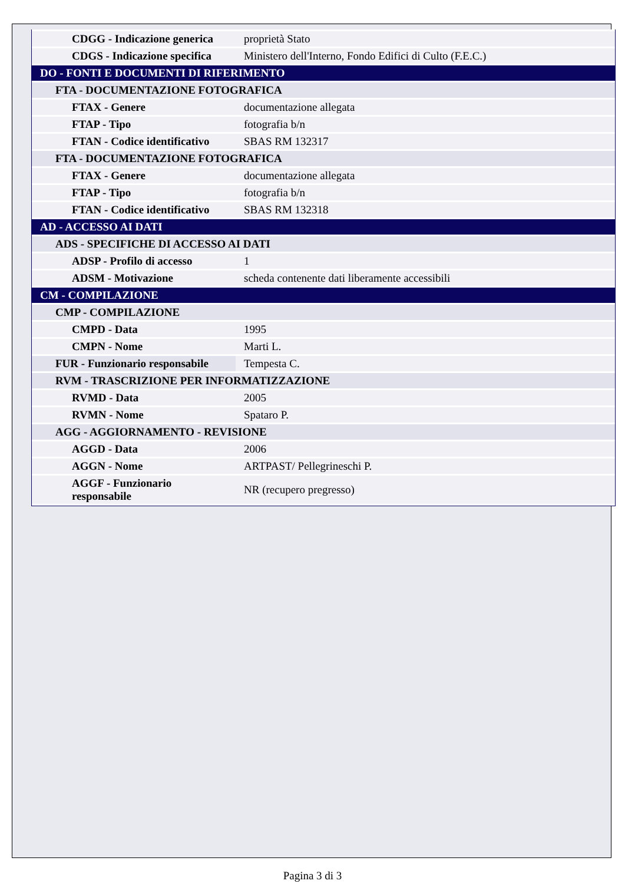| CDGG - Indicazione generica | proprietà Stato |
| CDGS - Indicazione specifica | Ministero dell'Interno, Fondo Edifici di Culto (F.E.C.) |
| DO - FONTI E DOCUMENTI DI RIFERIMENTO | |
| FTA - DOCUMENTAZIONE FOTOGRAFICA | |
| FTAX - Genere | documentazione allegata |
| FTAP - Tipo | fotografia b/n |
| FTAN - Codice identificativo | SBAS RM 132317 |
| FTA - DOCUMENTAZIONE FOTOGRAFICA | |
| FTAX - Genere | documentazione allegata |
| FTAP - Tipo | fotografia b/n |
| FTAN - Codice identificativo | SBAS RM 132318 |
| AD - ACCESSO AI DATI | |
| ADS - SPECIFICHE DI ACCESSO AI DATI | |
| ADSP - Profilo di accesso | 1 |
| ADSM - Motivazione | scheda contenente dati liberamente accessibili |
| CM - COMPILAZIONE | |
| CMP - COMPILAZIONE | |
| CMPD - Data | 1995 |
| CMPN - Nome | Marti L. |
| FUR - Funzionario responsabile | Tempesta C. |
| RVM - TRASCRIZIONE PER INFORMATIZZAZIONE | |
| RVMD - Data | 2005 |
| RVMN - Nome | Spataro P. |
| AGG - AGGIORNAMENTO - REVISIONE | |
| AGGD - Data | 2006 |
| AGGN - Nome | ARTPAST/ Pellegrineschi P. |
| AGGF - Funzionario responsabile | NR (recupero pregresso) |
Pagina 3 di 3